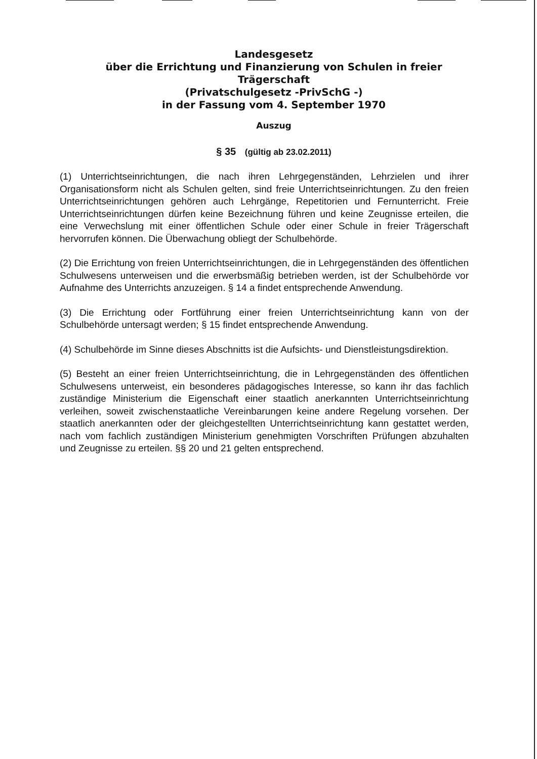Landesgesetz
über die Errichtung und Finanzierung von Schulen in freier Trägerschaft
(Privatschulgesetz -PrivSchG -)
in der Fassung vom 4. September 1970
Auszug
§ 35 (gültig ab 23.02.2011)
(1) Unterrichtseinrichtungen, die nach ihren Lehrgegenständen, Lehrzielen und ihrer Organisationsform nicht als Schulen gelten, sind freie Unterrichtseinrichtungen. Zu den freien Unterrichtseinrichtungen gehören auch Lehrgänge, Repetitorien und Fernunterricht. Freie Unterrichtseinrichtungen dürfen keine Bezeichnung führen und keine Zeugnisse erteilen, die eine Verwechslung mit einer öffentlichen Schule oder einer Schule in freier Trägerschaft hervorrufen können. Die Überwachung obliegt der Schulbehörde.
(2) Die Errichtung von freien Unterrichtseinrichtungen, die in Lehrgegenständen des öffentlichen Schulwesens unterweisen und die erwerbsmäßig betrieben werden, ist der Schulbehörde vor Aufnahme des Unterrichts anzuzeigen. § 14 a findet entsprechende Anwendung.
(3) Die Errichtung oder Fortführung einer freien Unterrichtseinrichtung kann von der Schulbehörde untersagt werden; § 15 findet entsprechende Anwendung.
(4) Schulbehörde im Sinne dieses Abschnitts ist die Aufsichts- und Dienstleistungsdirektion.
(5) Besteht an einer freien Unterrichtseinrichtung, die in Lehrgegenständen des öffentlichen Schulwesens unterweist, ein besonderes pädagogisches Interesse, so kann ihr das fachlich zuständige Ministerium die Eigenschaft einer staatlich anerkannten Unterrichtseinrichtung verleihen, soweit zwischenstaatliche Vereinbarungen keine andere Regelung vorsehen. Der staatlich anerkannten oder der gleichgestellten Unterrichtseinrichtung kann gestattet werden, nach vom fachlich zuständigen Ministerium genehmigten Vorschriften Prüfungen abzuhalten und Zeugnisse zu erteilen. §§ 20 und 21 gelten entsprechend.